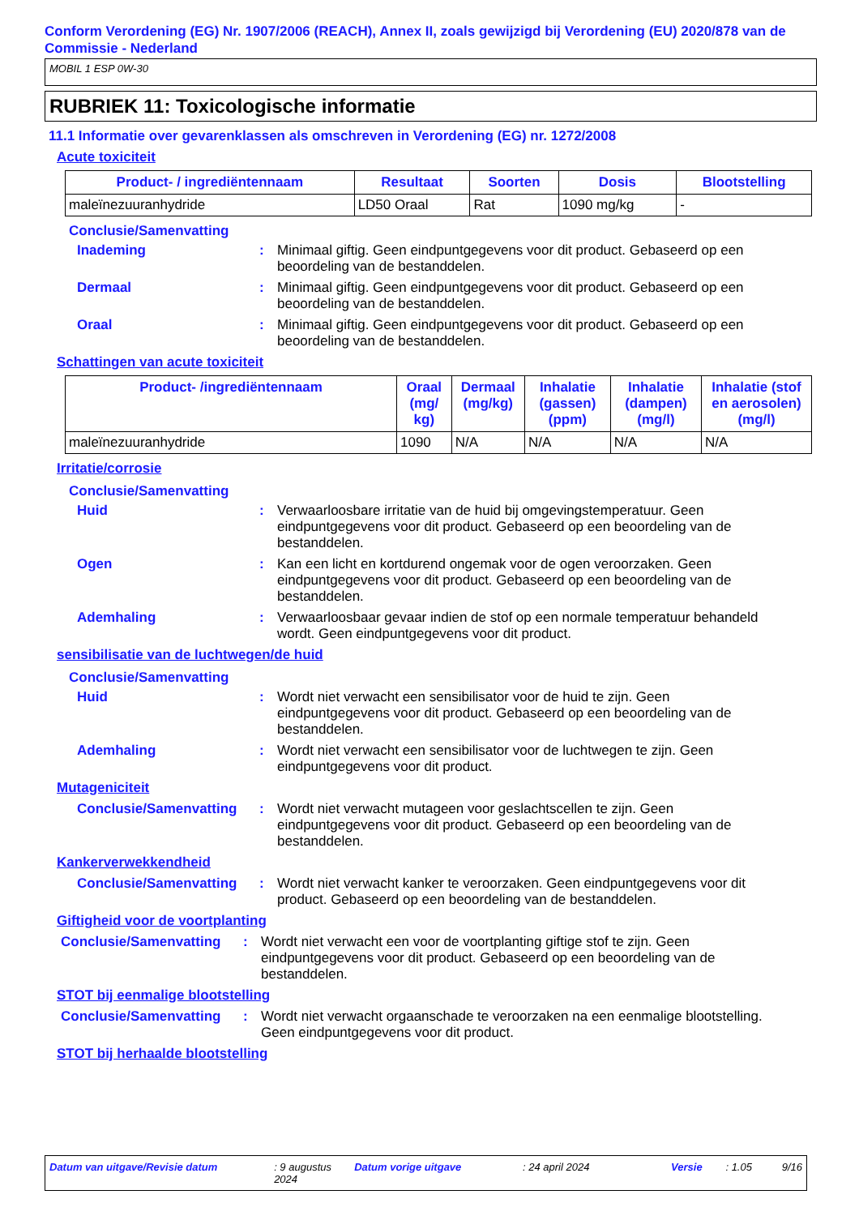Conform Verordening (EG) Nr. 1907/2006 (REACH), Annex II, zoals gewijzigd bij Verordening (EU) 2020/878 van de Commissie - Nederland
MOBIL 1 ESP 0W-30
RUBRIEK 11: Toxicologische informatie
11.1 Informatie over gevarenklassen als omschreven in Verordening (EG) nr. 1272/2008
Acute toxiciteit
| Product- / ingrediëntennaam | Resultaat | Soorten | Dosis | Blootstelling |
| --- | --- | --- | --- | --- |
| maleïnezuuranhydride | LD50 Oraal | Rat | 1090 mg/kg | - |
Conclusie/Samenvatting
Inademing : Minimaal giftig. Geen eindpuntgegevens voor dit product. Gebaseerd op een beoordeling van de bestanddelen.
Dermaal : Minimaal giftig. Geen eindpuntgegevens voor dit product. Gebaseerd op een beoordeling van de bestanddelen.
Oraal : Minimaal giftig. Geen eindpuntgegevens voor dit product. Gebaseerd op een beoordeling van de bestanddelen.
Schattingen van acute toxiciteit
| Product- /ingrediëntennaam | Oraal (mg/ kg) | Dermaal (mg/kg) | Inhalatie (gassen) (ppm) | Inhalatie (dampen) (mg/l) | Inhalatie (stof en aerosolen) (mg/l) |
| --- | --- | --- | --- | --- | --- |
| maleïnezuuranhydride | 1090 | N/A | N/A | N/A | N/A |
Irritatie/corrosie
Conclusie/Samenvatting
Huid : Verwaarloosbare irritatie van de huid bij omgevingstemperatuur. Geen eindpuntgegevens voor dit product. Gebaseerd op een beoordeling van de bestanddelen.
Ogen : Kan een licht en kortdurend ongemak voor de ogen veroorzaken. Geen eindpuntgegevens voor dit product. Gebaseerd op een beoordeling van de bestanddelen.
Ademhaling : Verwaarloosbaar gevaar indien de stof op een normale temperatuur behandeld wordt. Geen eindpuntgegevens voor dit product.
sensibilisatie van de luchtwegen/de huid
Conclusie/Samenvatting
Huid : Wordt niet verwacht een sensibilisator voor de huid te zijn. Geen eindpuntgegevens voor dit product. Gebaseerd op een beoordeling van de bestanddelen.
Ademhaling : Wordt niet verwacht een sensibilisator voor de luchtwegen te zijn. Geen eindpuntgegevens voor dit product.
Mutageniciteit
Conclusie/Samenvatting : Wordt niet verwacht mutageen voor geslachtscellen te zijn. Geen eindpuntgegevens voor dit product. Gebaseerd op een beoordeling van de bestanddelen.
Kankerverwekkendheid
Conclusie/Samenvatting : Wordt niet verwacht kanker te veroorzaken. Geen eindpuntgegevens voor dit product. Gebaseerd op een beoordeling van de bestanddelen.
Giftigheid voor de voortplanting
Conclusie/Samenvatting : Wordt niet verwacht een voor de voortplanting giftige stof te zijn. Geen eindpuntgegevens voor dit product. Gebaseerd op een beoordeling van de bestanddelen.
STOT bij eenmalige blootstelling
Conclusie/Samenvatting : Wordt niet verwacht orgaanschade te veroorzaken na een eenmalige blootstelling. Geen eindpuntgegevens voor dit product.
STOT bij herhaalde blootstelling
Datum van uitgave/Revisie datum : 9 augustus 2024 Datum vorige uitgave : 24 april 2024 Versie : 1.05 9/16